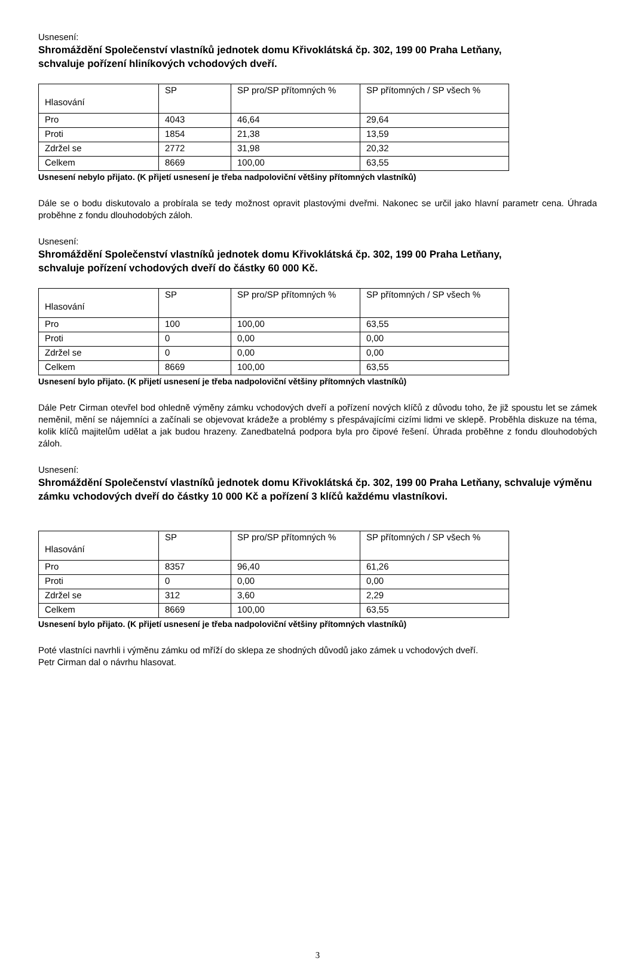Usnesení:
Shromáždění Společenství vlastníků jednotek domu Křivoklátská čp. 302, 199 00 Praha Letňany,
schvaluje pořízení hliníkových vchodových dveří.
| Hlasování | SP | SP pro/SP přítomných % | SP přítomných / SP všech % |
| Pro | 4043 | 46,64 | 29,64 |
| Proti | 1854 | 21,38 | 13,59 |
| Zdržel se | 2772 | 31,98 | 20,32 |
| Celkem | 8669 | 100,00 | 63,55 |
Usnesení nebylo přijato. (K přijetí usnesení je třeba nadpoloviční většiny přítomných vlastníků)
Dále se o bodu diskutovalo a probírala se tedy možnost opravit plastovými dveřmi. Nakonec se určil jako hlavní parametr cena. Úhrada proběhne z fondu dlouhodobých záloh.
Usnesení:
Shromáždění Společenství vlastníků jednotek domu Křivoklátská čp. 302, 199 00 Praha Letňany,
schvaluje pořízení vchodových dveří do částky 60 000 Kč.
| Hlasování | SP | SP pro/SP přítomných % | SP přítomných / SP všech % |
| Pro | 100 | 100,00 | 63,55 |
| Proti | 0 | 0,00 | 0,00 |
| Zdržel se | 0 | 0,00 | 0,00 |
| Celkem | 8669 | 100,00 | 63,55 |
Usnesení bylo přijato. (K přijetí usnesení je třeba nadpoloviční většiny přítomných vlastníků)
Dále Petr Cirman otevřel bod ohledně výměny zámku vchodových dveří a pořízení nových klíčů z důvodu toho, že již spoustu let se zámek neměnil, mění se nájemníci a začínali se objevovat krádeže a problémy s přespávajícími cizími lidmi ve sklepě. Proběhla diskuze na téma, kolik klíčů majitelům udělat a jak budou hrazeny. Zanedbatelná podpora byla pro čipové řešení. Úhrada proběhne z fondu dlouhodobých záloh.
Usnesení:
Shromáždění Společenství vlastníků jednotek domu Křivoklátská čp. 302, 199 00 Praha Letňany, schvaluje výměnu zámku vchodových dveří do částky 10 000 Kč a pořízení 3 klíčů každému vlastníkovi.
| Hlasování | SP | SP pro/SP přítomných % | SP přítomných / SP všech % |
| Pro | 8357 | 96,40 | 61,26 |
| Proti | 0 | 0,00 | 0,00 |
| Zdržel se | 312 | 3,60 | 2,29 |
| Celkem | 8669 | 100,00 | 63,55 |
Usnesení bylo přijato. (K přijetí usnesení je třeba nadpoloviční většiny přítomných vlastníků)
Poté vlastníci navrhli i výměnu zámku od mříží do sklepa ze shodných důvodů jako zámek u vchodových dveří.
Petr Cirman dal o návrhu hlasovat.
3